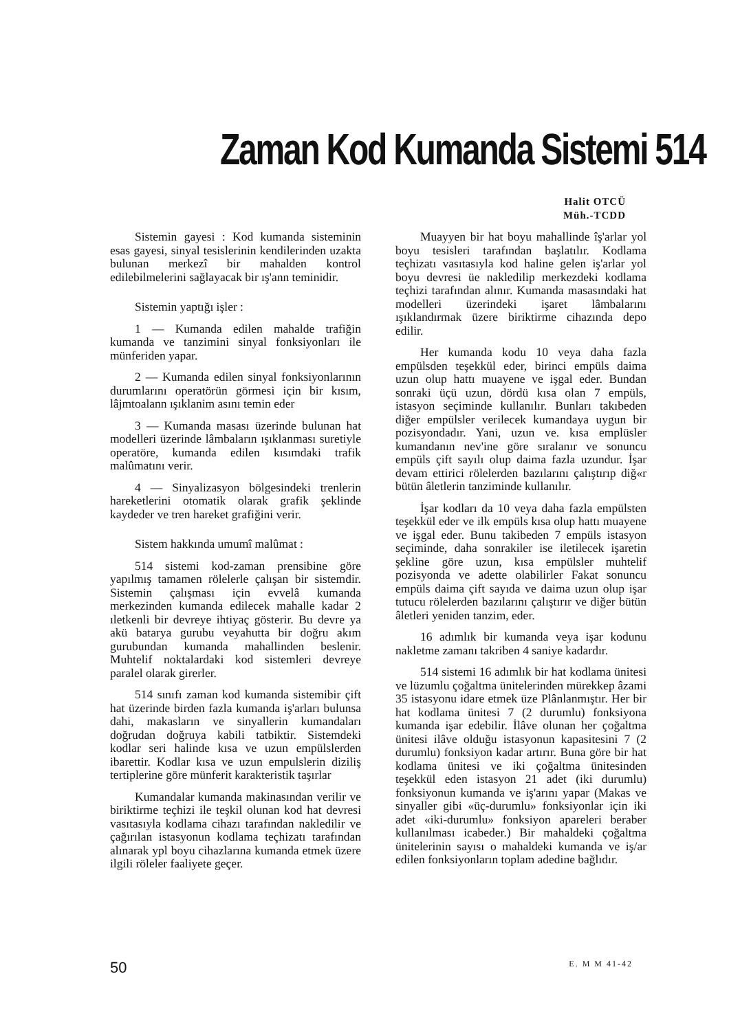Zaman Kod Kumanda Sistemi 514
Halit OTCÜ
Müh.-TCDD
Sistemin gayesi : Kod kumanda sisteminin esas gayesi, sinyal tesislerinin kendilerinden uzakta bulunan merkezî bir mahalden kontrol edilebilmelerini sağlayacak bir ış'ann teminidir.
Sistemin yaptığı işler :
1 — Kumanda edilen mahalde trafiğin kumanda ve tanzimini sinyal fonksiyonları ile münferiden yapar.
2 — Kumanda edilen sinyal fonksiyonlarının durumlarını operatörün görmesi için bir kısım, lâjmtoalann ışıklanim asını temin eder
3 — Kumanda masası üzerinde bulunan hat modelleri üzerinde lâmbaların ışıklanması suretiyle operatöre, kumanda edilen kısımdaki trafik malûmatını verir.
4 — Sinyalizasyon bölgesindeki trenlerin hareketlerini otomatik olarak grafik şeklinde kaydeder ve tren hareket grafiğini verir.
Sistem hakkında umumî malûmat :
514 sistemi kod-zaman prensibine göre yapılmış tamamen rölelerle çalışan bir sistemdir. Sistemin çalışması için evvelâ kumanda merkezinden kumanda edilecek mahalle kadar 2 ıletkenli bir devreye ihtiyaç gösterir. Bu devre ya akü batarya gurubu veyahutta bir doğru akım gurubundan kumanda mahallinden beslenir. Muhtelif noktalardaki kod sistemleri devreye paralel olarak girerler.
514 sınıfı zaman kod kumanda sistemibir çift hat üzerinde birden fazla kumanda iş'arları bulunsa dahi, makasların ve sinyallerin kumandaları doğrudan doğruya kabili tatbiktir. Sistemdeki kodlar seri halinde kısa ve uzun empülslerden ibarettir. Kodlar kısa ve uzun empulslerin diziliş tertiplerine göre münferit karakteristik taşırlar
Kumandalar kumanda makinasından verilir ve biriktirme teçhizi ile teşkil olunan kod hat devresi vasıtasıyla kodlama cihazı tarafından nakledilir ve çağırılan istasyonun kodlama teçhizatı tarafından alınarak ypl boyu cihazlarına kumanda etmek üzere ilgili röleler faaliyete geçer.
Muayyen bir hat boyu mahallinde îş'arlar yol boyu tesisleri tarafından başlatılır. Kodlama teçhizatı vasıtasıyla kod haline gelen iş'arlar yol boyu devresi üe nakledilip merkezdeki kodlama teçhizi tarafından alınır. Kumanda masasındaki hat modelleri üzerindeki işaret lâmbalarını ışıklandırmak üzere biriktirme cihazında depo edilir.
Her kumanda kodu 10 veya daha fazla empülsden teşekkül eder, birinci empüls daima uzun olup hattı muayene ve işgal eder. Bundan sonraki üçü uzun, dördü kısa olan 7 empüls, istasyon seçiminde kullanılır. Bunları takıbeden diğer empülsler verilecek kumandaya uygun bir pozisyondadır. Yani, uzun ve. kısa emplüsler kumandanın nev'ine göre sıralanır ve sonuncu empüls çift sayılı olup daima fazla uzundur. İşar devam ettirici rölelerden bazılarını çalıştırıp diğ«r bütün âletlerin tanziminde kullanılır.
İşar kodları da 10 veya daha fazla empülsten teşekkül eder ve ilk empüls kısa olup hattı muayene ve işgal eder. Bunu takibeden 7 empüls istasyon seçiminde, daha sonrakiler ise iletilecek işaretin şekline göre uzun, kısa empülsler muhtelif pozisyonda ve adette olabilirler Fakat sonuncu empüls daima çift sayıda ve daima uzun olup işar tutucu rölelerden bazılarını çalıştırır ve diğer bütün âletleri yeniden tanzim, eder.
16 adımlık bir kumanda veya işar kodunu nakletme zamanı takriben 4 saniye kadardır.
514 sistemi 16 adımlık bir hat kodlama ünitesi ve lüzumlu çoğaltma ünitelerinden mürekkep âzami 35 istasyonu idare etmek üze Plânlanmıştır. Her bir hat kodlama ünitesi 7 (2 durumlu) fonksiyona kumanda işar edebilir. İlâve olunan her çoğaltma ünitesi ilâve olduğu istasyonun kapasitesini 7 (2 durumlu) fonksiyon kadar artırır. Buna göre bir hat kodlama ünitesi ve iki çoğaltma ünitesinden teşekkül eden istasyon 21 adet (iki durumlu) fonksiyonun kumanda ve iş'arını yapar (Makas ve sinyaller gibi «üç-durumlu» fonksiyonlar için iki adet «iki-durumlu» fonksiyon apareleri beraber kullanılması icabeder.) Bir mahaldeki çoğaltma ünitelerinin sayısı o mahaldeki kumanda ve iş/ar edilen fonksiyonların toplam adedine bağlıdır.
50 E. M M 41-42